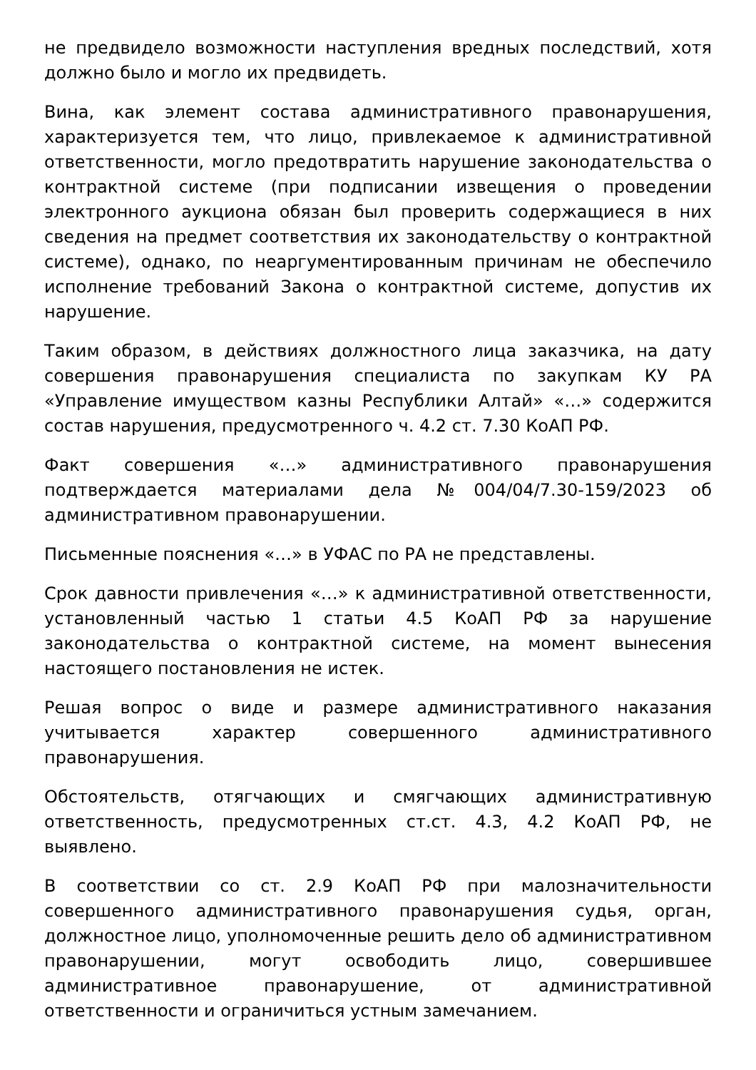не предвидело возможности наступления вредных последствий, хотя должно было и могло их предвидеть.
Вина, как элемент состава административного правонарушения, характеризуется тем, что лицо, привлекаемое к административной ответственности, могло предотвратить нарушение законодательства о контрактной системе (при подписании извещения о проведении электронного аукциона обязан был проверить содержащиеся в них сведения на предмет соответствия их законодательству о контрактной системе), однако, по неаргументированным причинам не обеспечило исполнение требований Закона о контрактной системе, допустив их нарушение.
Таким образом, в действиях должностного лица заказчика, на дату совершения правонарушения специалиста по закупкам КУ РА «Управление имуществом казны Республики Алтай» «…» содержится состав нарушения, предусмотренного ч. 4.2 ст. 7.30 КоАП РФ.
Факт совершения «…» административного правонарушения подтверждается материалами дела №004/04/7.30-159/2023 об административном правонарушении.
Письменные пояснения «…» в УФАС по РА не представлены.
Срок давности привлечения «…» к административной ответственности, установленный частью 1 статьи 4.5 КоАП РФ за нарушение законодательства о контрактной системе, на момент вынесения настоящего постановления не истек.
Решая вопрос о виде и размере административного наказания учитывается характер совершенного административного правонарушения.
Обстоятельств, отягчающих и смягчающих административную ответственность, предусмотренных ст.ст. 4.3, 4.2 КоАП РФ, не выявлено.
В соответствии со ст. 2.9 КоАП РФ при малозначительности совершенного административного правонарушения судья, орган, должностное лицо, уполномоченные решить дело об административном правонарушении, могут освободить лицо, совершившее административное правонарушение, от административной ответственности и ограничиться устным замечанием.